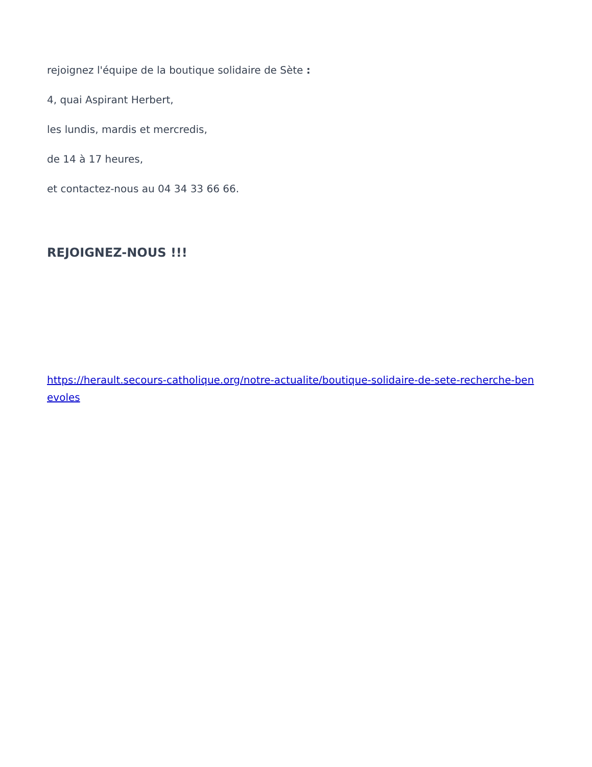rejoignez l'équipe de la boutique solidaire de Sète :
4, quai Aspirant Herbert,
les lundis, mardis et mercredis,
de 14 à 17 heures,
et contactez-nous au 04 34 33 66 66.
REJOIGNEZ-NOUS !!!
https://herault.secours-catholique.org/notre-actualite/boutique-solidaire-de-sete-recherche-benevoles